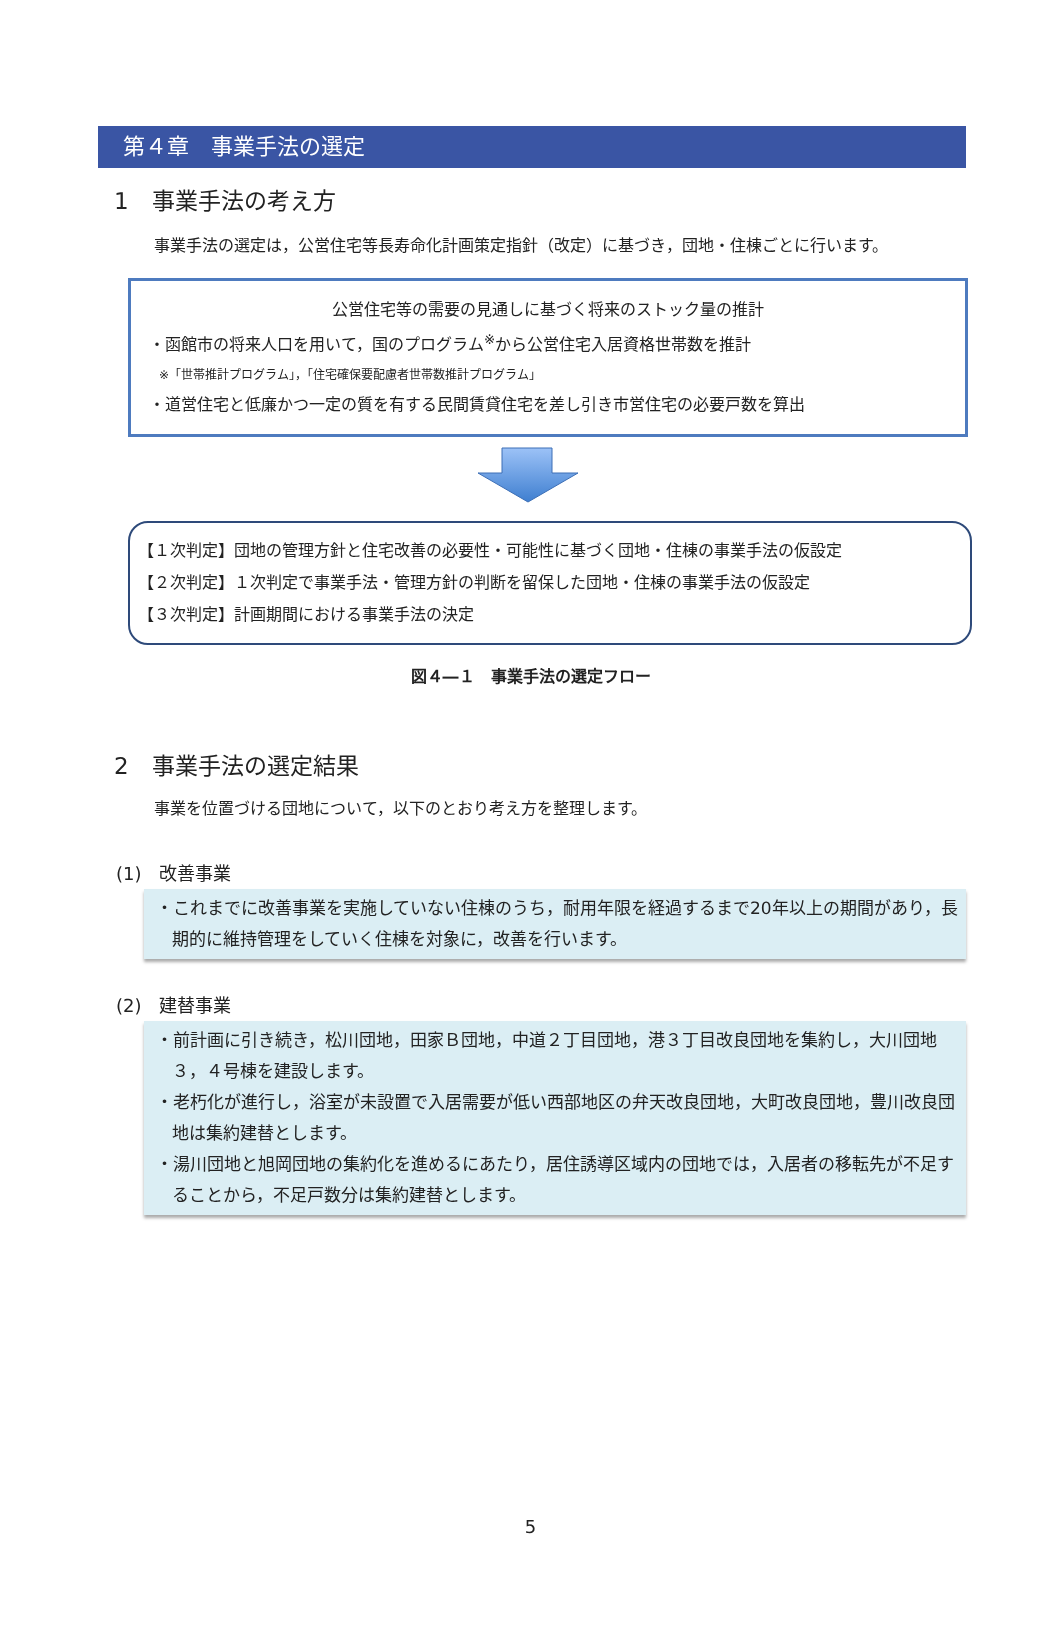第４章　事業手法の選定
1　事業手法の考え方
事業手法の選定は，公営住宅等長寿命化計画策定指針（改定）に基づき，団地・住棟ごとに行います。
公営住宅等の需要の見通しに基づく将来のストック量の推計
・函館市の将来人口を用いて，国のプログラム<sup>※</sup>から公営住宅入居資格世帯数を推計
※「世帯推計プログラム」，「住宅確保要配慮者世帯数推計プログラム」
・道営住宅と低廉かつ一定の質を有する民間賃貸住宅を差し引き市営住宅の必要戸数を算出
【１次判定】団地の管理方針と住宅改善の必要性・可能性に基づく団地・住棟の事業手法の仮設定
【２次判定】１次判定で事業手法・管理方針の判断を留保した団地・住棟の事業手法の仮設定
【３次判定】計画期間における事業手法の決定
図４―１　事業手法の選定フロー
2　事業手法の選定結果
事業を位置づける団地について，以下のとおり考え方を整理します。
(1)　改善事業
・これまでに改善事業を実施していない住棟のうち，耐用年限を経過するまで20年以上の期間があり，長期的に維持管理をしていく住棟を対象に，改善を行います。
(2)　建替事業
・前計画に引き続き，松川団地，田家Ｂ団地，中道２丁目団地，港３丁目改良団地を集約し，大川団地３，４号棟を建設します。
・老朽化が進行し，浴室が未設置で入居需要が低い西部地区の弁天改良団地，大町改良団地，豊川改良団地は集約建替とします。
・湯川団地と旭岡団地の集約化を進めるにあたり，居住誘導区域内の団地では，入居者の移転先が不足することから，不足戸数分は集約建替とします。
5